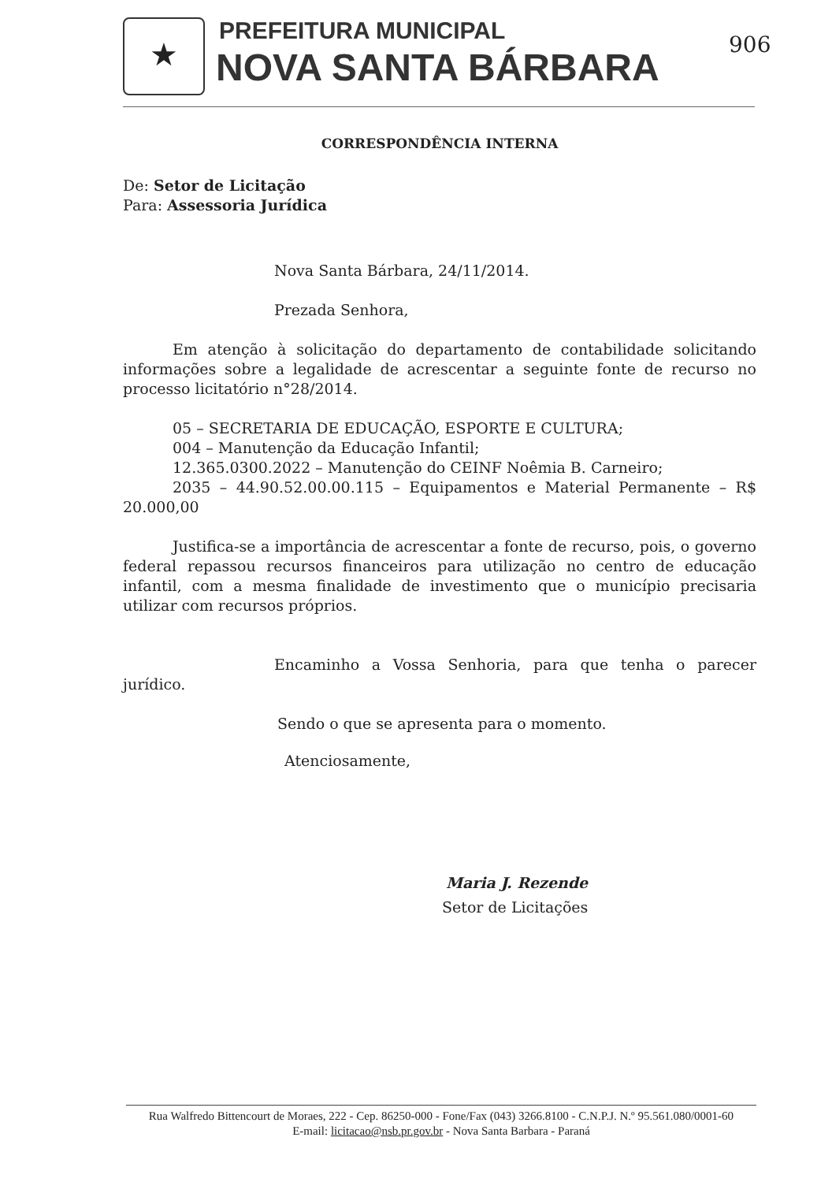★ PREFEITURA MUNICIPAL
NOVA SANTA BÁRBARA
906
CORRESPONDÊNCIA INTERNA
De: Setor de Licitação
Para: Assessoria Jurídica
Nova Santa Bárbara, 24/11/2014.
Prezada Senhora,
Em atenção à solicitação do departamento de contabilidade solicitando informações sobre a legalidade de acrescentar a seguinte fonte de recurso no processo licitatório n°28/2014.
05 – SECRETARIA DE EDUCAÇÃO, ESPORTE E CULTURA;
004 – Manutenção da Educação Infantil;
12.365.0300.2022 – Manutenção do CEINF Noêmia B. Carneiro;
2035 – 44.90.52.00.00.115 – Equipamentos e Material Permanente – R$ 20.000,00
Justifica-se a importância de acrescentar a fonte de recurso, pois, o governo federal repassou recursos financeiros para utilização no centro de educação infantil, com a mesma finalidade de investimento que o município precisaria utilizar com recursos próprios.
Encaminho a Vossa Senhoria, para que tenha o parecer jurídico.
Sendo o que se apresenta para o momento.
Atenciosamente,
Maria J. Rezende
Setor de Licitações
Rua Walfredo Bittencourt de Moraes, 222 - Cep. 86250-000 - Fone/Fax (043) 3266.8100 - C.N.P.J. N.º 95.561.080/0001-60
E-mail: licitacao@nsb.pr.gov.br - Nova Santa Barbara - Paraná